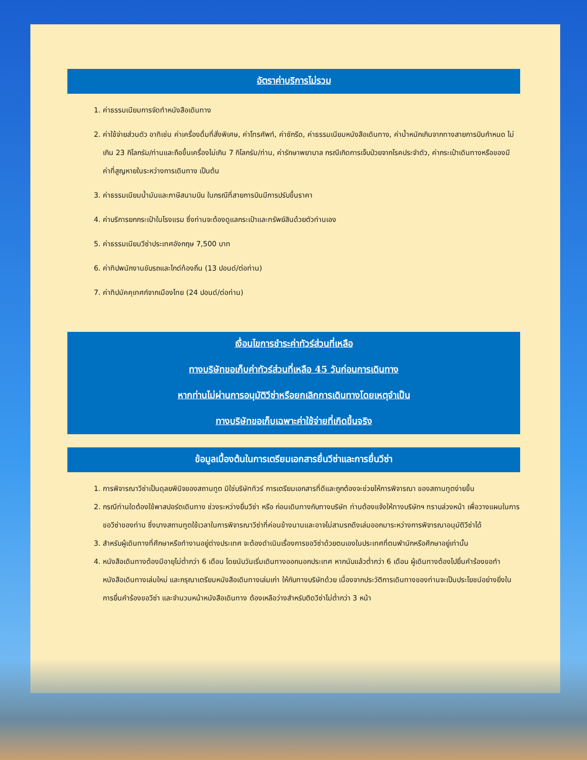อัตราค่าบริการไม่รวม
1. ค่าธรรมเนียมการจัดทำหนังสือเดินทาง
2. ค่าใช้จ่ายส่วนตัว อาทิเช่น ค่าเครื่องดื่มที่สั่งพิเศษ, ค่าโทรศัพท์, ค่าซักรีด, ค่าธรรมเนียมหนังสือเดินทาง, ค่าน้ำหนักเกินจากทางสายการบินกำหนด ไม่เกิน 23 กิโลกรัม/ท่านและถือขึ้นเครื่องไม่เกิน 7 กิโลกรัม/ท่าน, ค่ารักษาพยาบาล กรณีเกิดการเจ็บป่วยจากโรคประจำตัว, ค่ากระเป๋าเดินทางหรือของมีค่าที่สูญหายในระหว่างการเดินทาง เป็นต้น
3. ค่าธรรมเนียมน้ำมันและภาษีสนามบิน ในกรณีที่สายการบินมีการปรับขึ้นราคา
4. ค่าบริการยกกระเป๋าในโรงแรม ซึ่งท่านจะต้องดูแลกระเป๋าและทรัพย์สินด้วยตัวท่านเอง
5. ค่าธรรมเนียมวีซ่าประเทศอังกฤษ 7,500 บาท
6. ค่าทิปพนักงานขับรถและไกด์ท้องถิ่น (13 ปอนด์/ต่อท่าน)
7. ค่าทิปมัคคุเทศก์จากเมืองไทย (24 ปอนด์/ต่อท่าน)
เงื่อนไขการชำระค่าทัวร์ส่วนที่เหลือ
ทางบริษัทขอเก็บค่าทัวร์ส่วนที่เหลือ 45 วันก่อนการเดินทาง
หากท่านไม่ผ่านการอนุมัติวีซ่าหรือยกเลิกการเดินทางโดยเหตุจำเป็น
ทางบริษัทขอเก็บเฉพาะค่าใช้จ่ายที่เกิดขึ้นจริง
ข้อมูลเบื้องต้นในการเตรียมเอกสารยื่นวีซ่าและการยื่นวีซ่า
1. การพิจารณาวีซ่าเป็นดุลยพินิจของสถานทูต มิใช่บริษัททัวร์ การเตรียมเอกสารที่ดีและถูกต้องจะช่วยให้การพิจารณา ของสถานทูตง่ายขึ้น
2. กรณีท่านใดต้องใช้พาสปอร์ตเดินทาง ช่วงระหว่างยื่นวีซ่า หรือ ก่อนเดินทางกับทางบริษัท ท่านต้องแจ้งให้ทางบริษัทฯ ทราบล่วงหน้า เพื่อวางแผนในการขอวีซ่าของท่าน ซึ่งบางสถานทูตใช้เวลาในการพิจารณาวีซ่าที่ค่อนข้างนานและอาจไม่สามรถดึงเล่มออกมาระหว่างการพิจารณาอนุมัติวีซ่าได้
3. สำหรับผู้เดินทางที่ศึกษาหรือทำงานอยู่ต่างประเทศ จะต้องดำเนินเรื่องการขอวีซ่าด้วยตนเองในประเทศที่ตนพำนักหรือศึกษาอยู่เท่านั้น
4. หนังสือเดินทางต้องมีอายุไม่ต่ำกว่า 6 เดือน โดยนับวันเริ่มเดินทางออกนอกประเทศ หากนับแล้วต่ำกว่า 6 เดือน ผู้เดินทางต้องไปยื่นคำร้องขอทำหนังสือเดินทางเล่มใหม่ และกรุณาเตรียมหนังสือเดินทางเล่มเก่า ให้กับทางบริษัทด้วย เนื่องจากประวัติการเดินทางของท่านจะเป็นประโยชน์อย่างยิ่งในการยื่นคำร้องขอวีซ่า และจำนวนหน้าหนังสือเดินทาง ต้องเหลือว่างสำหรับติดวีซ่าไม่ต่ำกว่า 3 หน้า